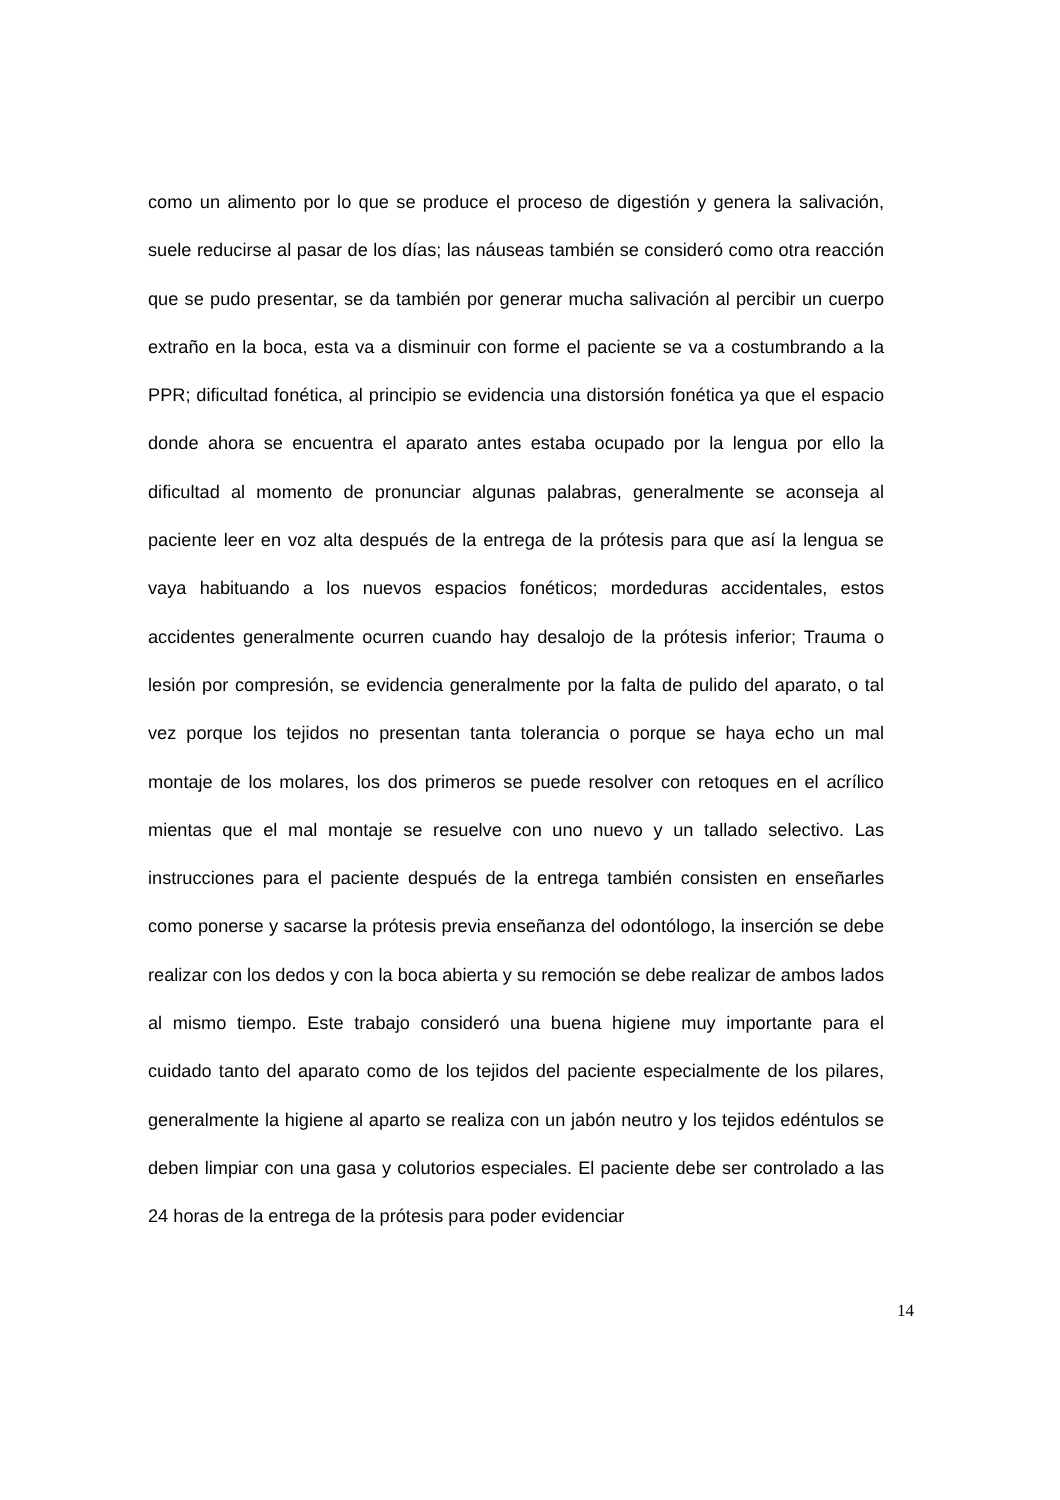como un alimento por lo que se produce el proceso de digestión y genera la salivación, suele reducirse al pasar de los días; las náuseas también se consideró como otra reacción que se pudo presentar, se da también por generar mucha salivación al percibir un cuerpo extraño en la boca, esta va a disminuir con forme el paciente se va a costumbrando a la PPR; dificultad fonética, al principio se evidencia una distorsión fonética ya que el espacio donde ahora se encuentra el aparato antes estaba ocupado por la lengua por ello la dificultad al momento de pronunciar algunas palabras, generalmente se aconseja al paciente leer en voz alta después de la entrega de la prótesis para que así la lengua se vaya habituando a los nuevos espacios fonéticos; mordeduras accidentales, estos accidentes generalmente ocurren cuando hay desalojo de la prótesis inferior; Trauma o lesión por compresión, se evidencia generalmente por la falta de pulido del aparato, o tal vez porque los tejidos no presentan tanta tolerancia o porque se haya echo un mal montaje de los molares, los dos primeros se puede resolver con retoques en el acrílico mientas que el mal montaje se resuelve con uno nuevo y un tallado selectivo. Las instrucciones para el paciente después de la entrega también consisten en enseñarles como ponerse y sacarse la prótesis previa enseñanza del odontólogo, la inserción se debe realizar con los dedos y con la boca abierta y su remoción se debe realizar de ambos lados al mismo tiempo. Este trabajo consideró una buena higiene muy importante para el cuidado tanto del aparato como de los tejidos del paciente especialmente de los pilares, generalmente la higiene al aparto se realiza con un jabón neutro y los tejidos edéntulos se deben limpiar con una gasa y colutorios especiales. El paciente debe ser controlado a las 24 horas de la entrega de la prótesis para poder evidenciar
14